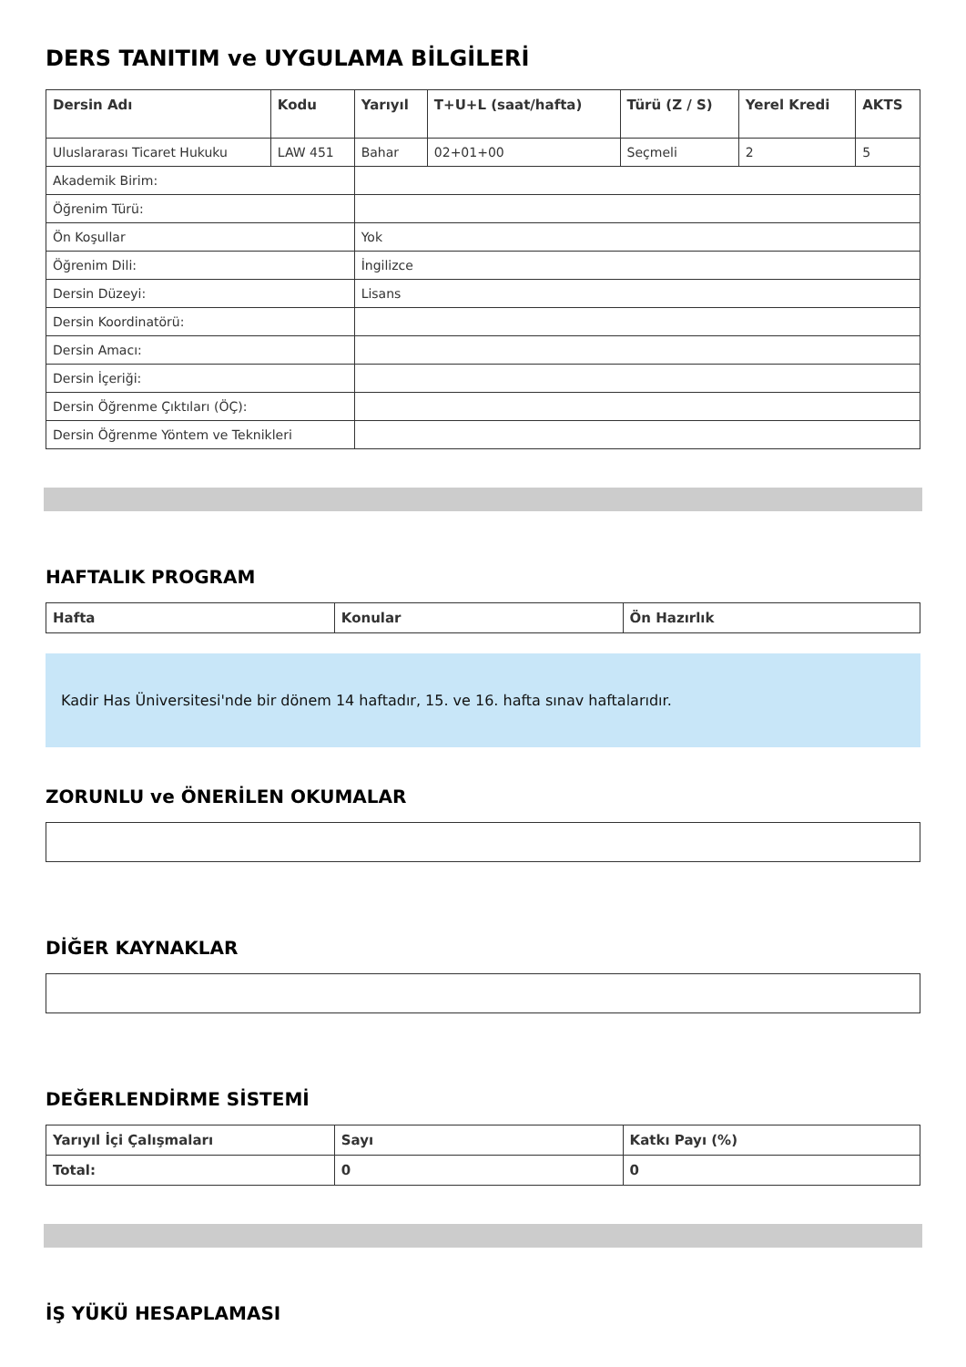DERS TANITIM ve UYGULAMA BİLGİLERİ
| Dersin Adı | Kodu | Yarıyıl | T+U+L (saat/hafta) | Türü (Z / S) | Yerel Kredi | AKTS |
| --- | --- | --- | --- | --- | --- | --- |
| Uluslararası Ticaret Hukuku | LAW 451 | Bahar | 02+01+00 | Seçmeli | 2 | 5 |
| Akademik Birim: | | | | | | |
| Öğrenim Türü: | | | | | | |
| Ön Koşullar | | Yok | | | | |
| Öğrenim Dili: | | İngilizce | | | | |
| Dersin Düzeyi: | | Lisans | | | | |
| Dersin Koordinatörü: | | | | | | |
| Dersin Amacı: | | | | | | |
| Dersin İçeriği: | | | | | | |
| Dersin Öğrenme Çıktıları (ÖÇ): | | | | | | |
| Dersin Öğrenme Yöntem ve Teknikleri | | | | | | |
HAFTALIK PROGRAM
| Hafta | Konular | Ön Hazırlık |
| --- | --- | --- |
Kadir Has Üniversitesi'nde bir dönem 14 haftadır, 15. ve 16. hafta sınav haftalarıdır.
ZORUNLU ve ÖNERİLEN OKUMALAR
DİĞER KAYNAKLAR
DEĞERLENDİRME SİSTEMİ
| Yarıyıl İçi Çalışmaları | Sayı | Katkı Payı (%) |
| --- | --- | --- |
| Total: | 0 | 0 |
İŞ YÜKÜ HESAPLAMASI